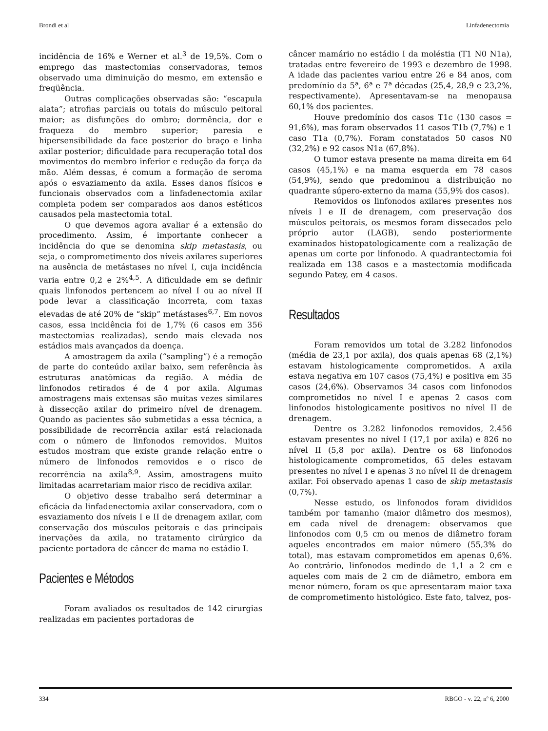Brondi et al Linfadenectomia
incidência de 16% e Werner et al.<sup>3</sup> de 19,5%. Com o emprego das mastectomias conservadoras, temos observado uma diminuição do mesmo, em extensão e freqüência.
Outras complicações observadas são: “escapula alata”; atrofias parciais ou totais do músculo peitoral maior; as disfunções do ombro; dormência, dor e fraqueza do membro superior; paresia e hipersensibilidade da face posterior do braço e linha axilar posterior; dificuldade para recuperação total dos movimentos do membro inferior e redução da força da mão. Além dessas, é comum a formação de seroma após o esvaziamento da axila. Esses danos físicos e funcionais observados com a linfadenectomia axilar completa podem ser comparados aos danos estéticos causados pela mastectomia total.
O que devemos agora avaliar é a extensão do procedimento. Assim, é importante conhecer a incidência do que se denomina skip metastasis, ou seja, o comprometimento dos níveis axilares superiores na ausência de metástases no nível I, cuja incidência varia entre 0,2 e 2%<sup>4,5</sup>. A dificuldade em se definir quais linfonodos pertencem ao nível I ou ao nível II pode levar a classificação incorreta, com taxas elevadas de até 20% de “skip” metástases<sup>6,7</sup>. Em novos casos, essa incidência foi de 1,7% (6 casos em 356 mastectomias realizadas), sendo mais elevada nos estádios mais avançados da doença.
A amostragem da axila (“sampling”) é a remoção de parte do conteúdo axilar baixo, sem referência às estruturas anatômicas da região. A média de linfonodos retirados é de 4 por axila. Algumas amostragens mais extensas são muitas vezes similares à dissecção axilar do primeiro nível de drenagem. Quando as pacientes são submetidas a essa técnica, a possibilidade de recorrência axilar está relacionada com o número de linfonodos removidos. Muitos estudos mostram que existe grande relação entre o número de linfonodos removidos e o risco de recorrência na axila<sup>8,9</sup>. Assim, amostragens muito limitadas acarretariam maior risco de recidiva axilar.
O objetivo desse trabalho será determinar a eficácia da linfadenectomia axilar conservadora, com o esvaziamento dos níveis I e II de drenagem axilar, com conservação dos músculos peitorais e das principais inervações da axila, no tratamento cirúrgico da paciente portadora de câncer de mama no estádio I.
Pacientes e Métodos
Foram avaliados os resultados de 142 cirurgias realizadas em pacientes portadoras de
câncer mamário no estádio I da moléstia (T1 N0 N1a), tratadas entre fevereiro de 1993 e dezembro de 1998. A idade das pacientes variou entre 26 e 84 anos, com predomínio da 5ª, 6ª e 7ª décadas (25,4, 28,9 e 23,2%, respectivamente). Apresentavam-se na menopausa 60,1% dos pacientes.
Houve predomínio dos casos T1c (130 casos = 91,6%), mas foram observados 11 casos T1b (7,7%) e 1 caso T1a (0,7%). Foram constatados 50 casos N0 (32,2%) e 92 casos N1a (67,8%).
O tumor estava presente na mama direita em 64 casos (45,1%) e na mama esquerda em 78 casos (54,9%), sendo que predominou a distribuição no quadrante súpero-externo da mama (55,9% dos casos).
Removidos os linfonodos axilares presentes nos níveis I e II de drenagem, com preservação dos músculos peitorais, os mesmos foram dissecados pelo próprio autor (LAGB), sendo posteriormente examinados histopatologicamente com a realização de apenas um corte por linfonodo. A quadrantectomia foi realizada em 138 casos e a mastectomia modificada segundo Patey, em 4 casos.
Resultados
Foram removidos um total de 3.282 linfonodos (média de 23,1 por axila), dos quais apenas 68 (2,1%) estavam histologicamente comprometidos. A axila estava negativa em 107 casos (75,4%) e positiva em 35 casos (24,6%). Observamos 34 casos com linfonodos comprometidos no nível I e apenas 2 casos com linfonodos histologicamente positivos no nível II de drenagem.
Dentre os 3.282 linfonodos removidos, 2.456 estavam presentes no nível I (17,1 por axila) e 826 no nível II (5,8 por axila). Dentre os 68 linfonodos histologicamente comprometidos, 65 deles estavam presentes no nível I e apenas 3 no nível II de drenagem axilar. Foi observado apenas 1 caso de skip metastasis (0,7%).
Nesse estudo, os linfonodos foram divididos também por tamanho (maior diâmetro dos mesmos), em cada nível de drenagem: observamos que linfonodos com 0,5 cm ou menos de diâmetro foram aqueles encontrados em maior número (55,3% do total), mas estavam comprometidos em apenas 0,6%. Ao contrário, linfonodos medindo de 1,1 a 2 cm e aqueles com mais de 2 cm de diâmetro, embora em menor número, foram os que apresentaram maior taxa de comprometimento histológico. Este fato, talvez, pos-
334 RBGO - v. 22, nº 6, 2000